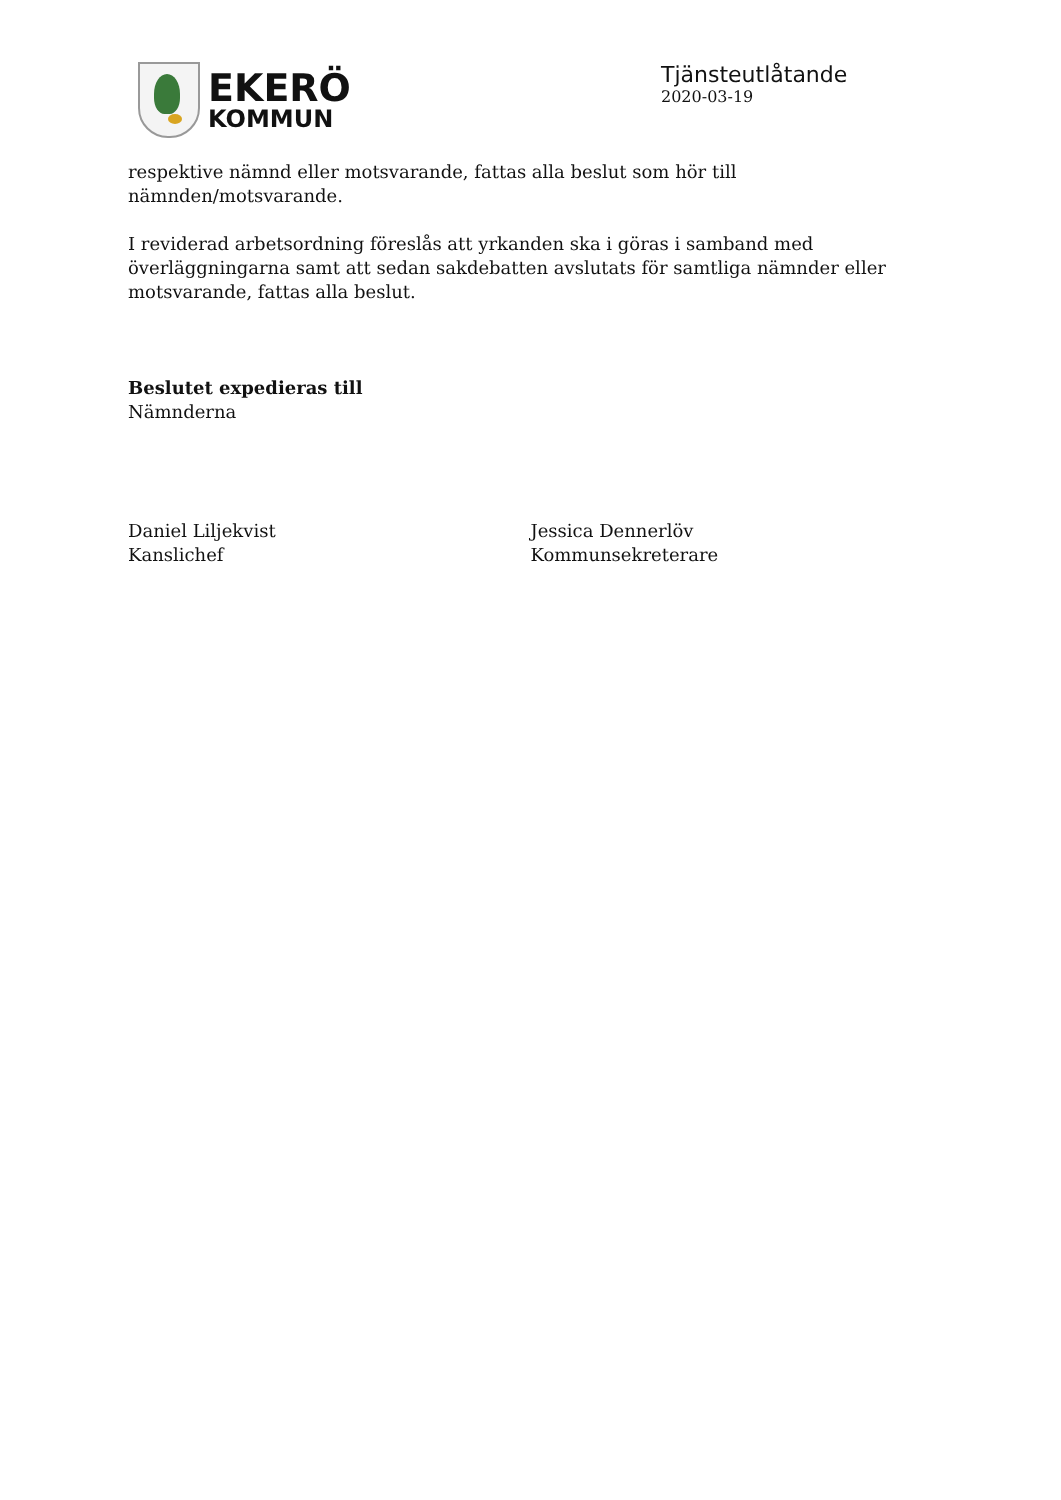EKERÖ
KOMMUN
Tjänsteutlåtande
2020-03-19
respektive nämnd eller motsvarande, fattas alla beslut som hör till nämnden/motsvarande.
I reviderad arbetsordning föreslås att yrkanden ska i göras i samband med överläggningarna samt att sedan sakdebatten avslutats för samtliga nämnder eller motsvarande, fattas alla beslut.
Beslutet expedieras till
Nämnderna
Daniel Liljekvist
Kanslichef
Jessica Dennerlöv
Kommunsekreterare